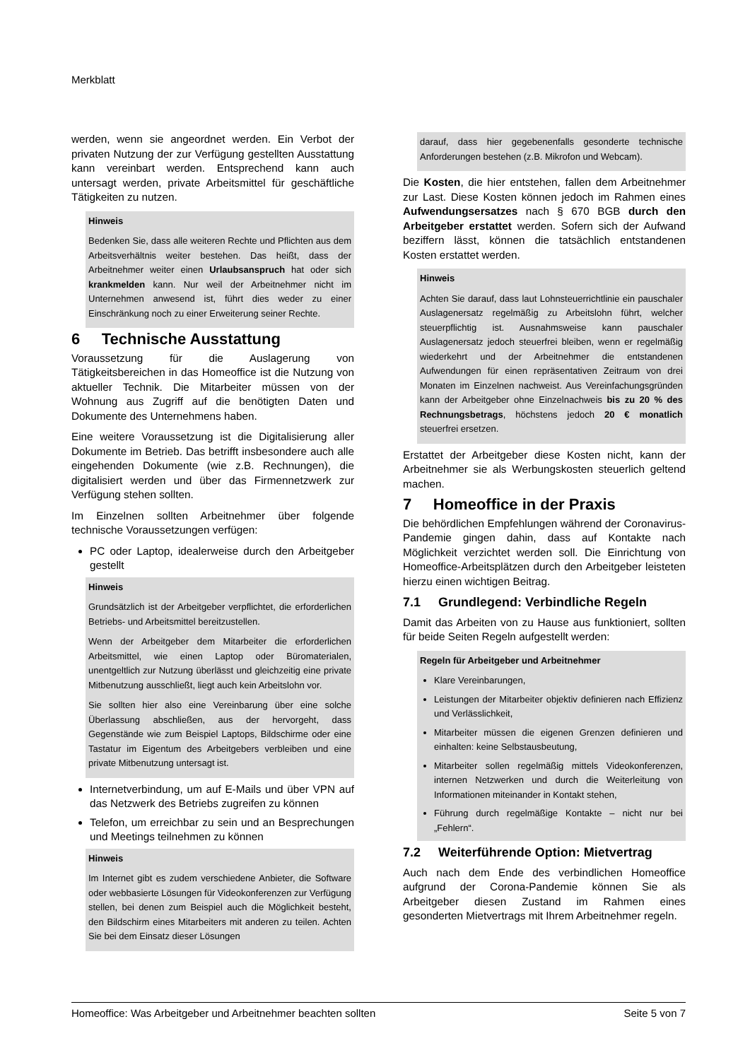Merkblatt
werden, wenn sie angeordnet werden. Ein Verbot der privaten Nutzung der zur Verfügung gestellten Ausstattung kann vereinbart werden. Entsprechend kann auch untersagt werden, private Arbeitsmittel für geschäftliche Tätigkeiten zu nutzen.
Hinweis
Bedenken Sie, dass alle weiteren Rechte und Pflichten aus dem Arbeitsverhältnis weiter bestehen. Das heißt, dass der Arbeitnehmer weiter einen Urlaubsanspruch hat oder sich krankmelden kann. Nur weil der Arbeitnehmer nicht im Unternehmen anwesend ist, führt dies weder zu einer Einschränkung noch zu einer Erweiterung seiner Rechte.
6 Technische Ausstattung
Voraussetzung für die Auslagerung von Tätigkeitsbereichen in das Homeoffice ist die Nutzung von aktueller Technik. Die Mitarbeiter müssen von der Wohnung aus Zugriff auf die benötigten Daten und Dokumente des Unternehmens haben.
Eine weitere Voraussetzung ist die Digitalisierung aller Dokumente im Betrieb. Das betrifft insbesondere auch alle eingehenden Dokumente (wie z.B. Rechnungen), die digitalisiert werden und über das Firmennetzwerk zur Verfügung stehen sollten.
Im Einzelnen sollten Arbeitnehmer über folgende technische Voraussetzungen verfügen:
PC oder Laptop, idealerweise durch den Arbeitgeber gestellt
Hinweis
Grundsätzlich ist der Arbeitgeber verpflichtet, die erforderlichen Betriebs- und Arbeitsmittel bereitzustellen.
Wenn der Arbeitgeber dem Mitarbeiter die erforderlichen Arbeitsmittel, wie einen Laptop oder Büromaterialen, unentgeltlich zur Nutzung überlässt und gleichzeitig eine private Mitbenutzung ausschließt, liegt auch kein Arbeitslohn vor.
Sie sollten hier also eine Vereinbarung über eine solche Überlassung abschließen, aus der hervorgeht, dass Gegenstände wie zum Beispiel Laptops, Bildschirme oder eine Tastatur im Eigentum des Arbeitgebers verbleiben und eine private Mitbenutzung untersagt ist.
Internetverbindung, um auf E-Mails und über VPN auf das Netzwerk des Betriebs zugreifen zu können
Telefon, um erreichbar zu sein und an Besprechungen und Meetings teilnehmen zu können
Hinweis
Im Internet gibt es zudem verschiedene Anbieter, die Software oder webbasierte Lösungen für Videokonferenzen zur Verfügung stellen, bei denen zum Beispiel auch die Möglichkeit besteht, den Bildschirm eines Mitarbeiters mit anderen zu teilen. Achten Sie bei dem Einsatz dieser Lösungen
darauf, dass hier gegebenenfalls gesonderte technische Anforderungen bestehen (z.B. Mikrofon und Webcam).
Die Kosten, die hier entstehen, fallen dem Arbeitnehmer zur Last. Diese Kosten können jedoch im Rahmen eines Aufwendungsersatzes nach § 670 BGB durch den Arbeitgeber erstattet werden. Sofern sich der Aufwand beziffern lässt, können die tatsächlich entstandenen Kosten erstattet werden.
Hinweis
Achten Sie darauf, dass laut Lohnsteuerrichtlinie ein pauschaler Auslagenersatz regelmäßig zu Arbeitslohn führt, welcher steuerpflichtig ist. Ausnahmsweise kann pauschaler Auslagenersatz jedoch steuerfrei bleiben, wenn er regelmäßig wiederkehrt und der Arbeitnehmer die entstandenen Aufwendungen für einen repräsentativen Zeitraum von drei Monaten im Einzelnen nachweist. Aus Vereinfachungsgründen kann der Arbeitgeber ohne Einzelnachweis bis zu 20 % des Rechnungsbetrags, höchstens jedoch 20 € monatlich steuerfrei ersetzen.
Erstattet der Arbeitgeber diese Kosten nicht, kann der Arbeitnehmer sie als Werbungskosten steuerlich geltend machen.
7 Homeoffice in der Praxis
Die behördlichen Empfehlungen während der Coronavirus-Pandemie gingen dahin, dass auf Kontakte nach Möglichkeit verzichtet werden soll. Die Einrichtung von Homeoffice-Arbeitsplätzen durch den Arbeitgeber leisteten hierzu einen wichtigen Beitrag.
7.1 Grundlegend: Verbindliche Regeln
Damit das Arbeiten von zu Hause aus funktioniert, sollten für beide Seiten Regeln aufgestellt werden:
Regeln für Arbeitgeber und Arbeitnehmer
Klare Vereinbarungen,
Leistungen der Mitarbeiter objektiv definieren nach Effizienz und Verlässlichkeit,
Mitarbeiter müssen die eigenen Grenzen definieren und einhalten: keine Selbstausbeutung,
Mitarbeiter sollen regelmäßig mittels Videokonferenzen, internen Netzwerken und durch die Weiterleitung von Informationen miteinander in Kontakt stehen,
Führung durch regelmäßige Kontakte – nicht nur bei „Fehlern“.
7.2 Weiterführende Option: Mietvertrag
Auch nach dem Ende des verbindlichen Homeoffice aufgrund der Corona-Pandemie können Sie als Arbeitgeber diesen Zustand im Rahmen eines gesonderten Mietvertrags mit Ihrem Arbeitnehmer regeln.
Homeoffice: Was Arbeitgeber und Arbeitnehmer beachten sollten Seite 5 von 7